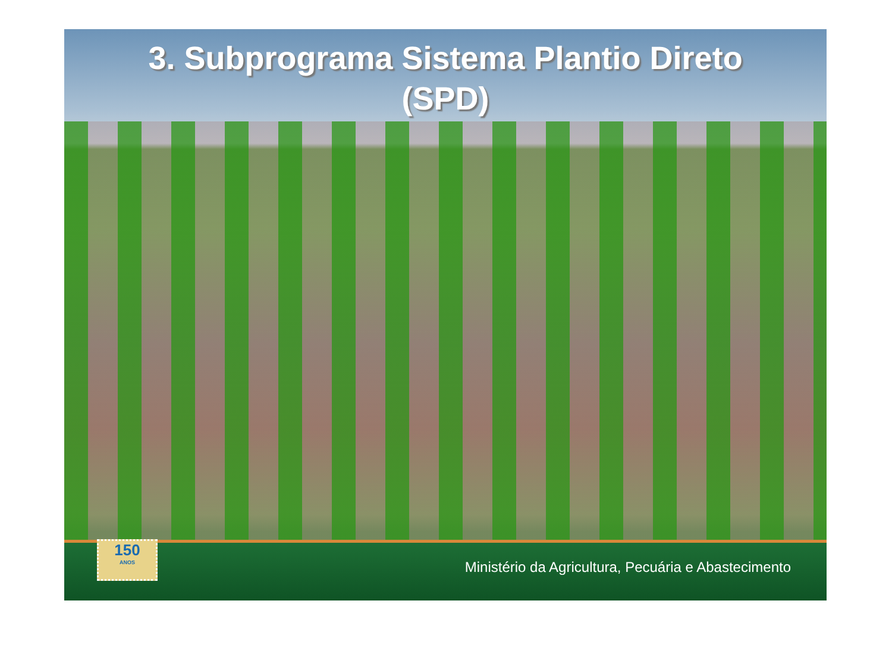3. Subprograma Sistema Plantio Direto
(SPD)
150
ANOS
Ministério da Agricultura, Pecuária e Abastecimento